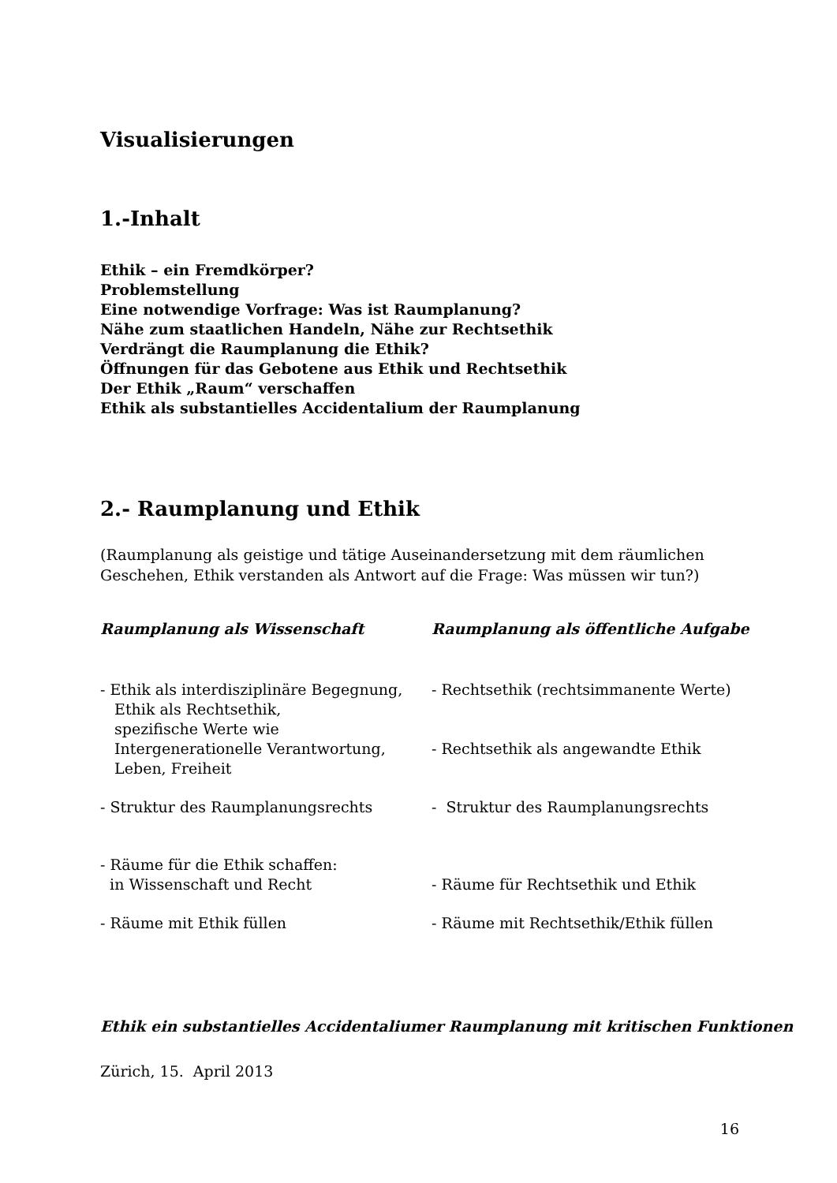Visualisierungen
1.-Inhalt
Ethik – ein Fremdkörper?
Problemstellung
Eine notwendige Vorfrage: Was ist Raumplanung?
Nähe zum staatlichen Handeln, Nähe zur Rechtsethik
Verdrängt die Raumplanung die Ethik?
Öffnungen für das Gebotene aus Ethik und Rechtsethik
Der Ethik „Raum“ verschaffen
Ethik als substantielles Accidentalium der Raumplanung
2.- Raumplanung und Ethik
(Raumplanung als geistige und tätige Auseinandersetzung mit dem räumlichen Geschehen, Ethik verstanden als Antwort auf die Frage: Was müssen wir tun?)
Raumplanung als Wissenschaft Raumplanung als öffentliche Aufgabe
- Ethik als interdisziplinäre Begegnung,
Ethik als Rechtsethik,
spezifische Werte wie
Intergenerationelle Verantwortung,
Leben, Freiheit
- Rechtsethik (rechtsimmanente Werte)
- Rechtsethik als angewandte Ethik
- Struktur des Raumplanungsrechts - Struktur des Raumplanungsrechts
- Räume für die Ethik schaffen:
in Wissenschaft und Recht
- Räume für Rechtsethik und Ethik
- Räume mit Ethik füllen - Räume mit Rechtsethik/Ethik füllen
Ethik ein substantielles Accidentaliumer Raumplanung mit kritischen Funktionen
Zürich, 15. April 2013
16